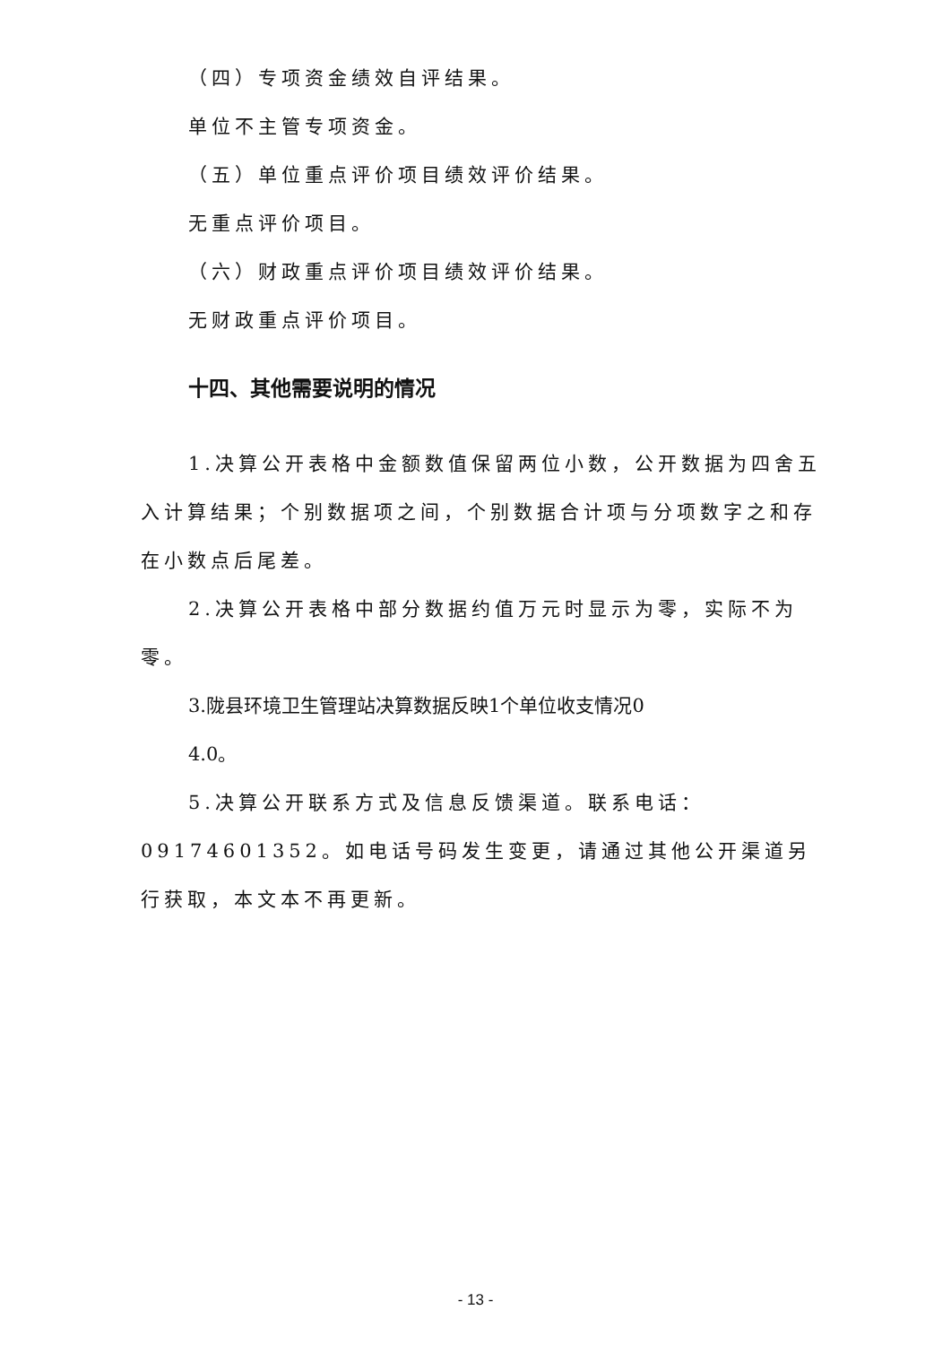（四）专项资金绩效自评结果。
单位不主管专项资金。
（五）单位重点评价项目绩效评价结果。
无重点评价项目。
（六）财政重点评价项目绩效评价结果。
无财政重点评价项目。
十四、其他需要说明的情况
1.决算公开表格中金额数值保留两位小数，公开数据为四舍五入计算结果；个别数据项之间，个别数据合计项与分项数字之和存在小数点后尾差。
2.决算公开表格中部分数据约值万元时显示为零，实际不为零。
3.陇县环境卫生管理站决算数据反映1个单位收支情况0
4.0。
5.决算公开联系方式及信息反馈渠道。联系电话：09174601352。如电话号码发生变更，请通过其他公开渠道另行获取，本文本不再更新。
- 13 -